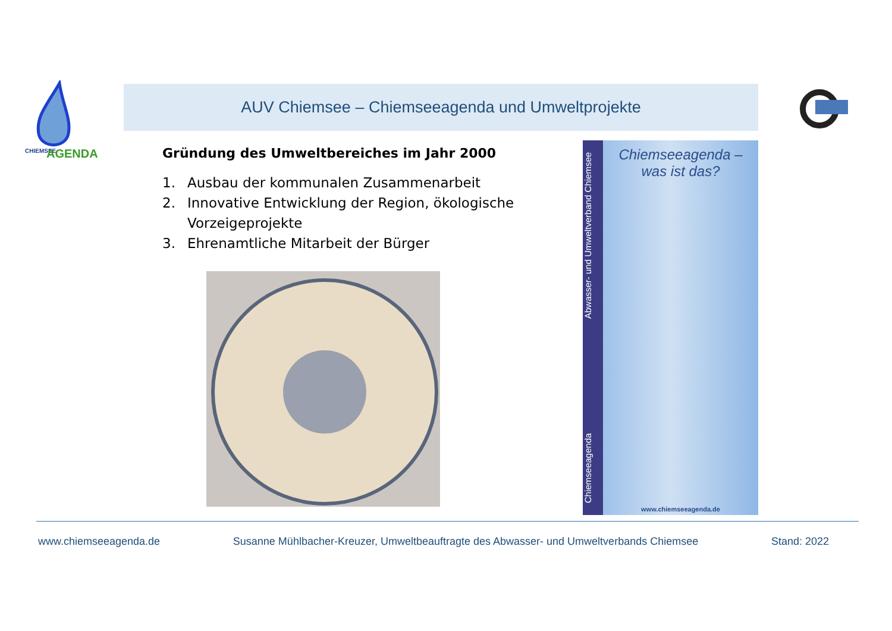CHIEMSEE
AGENDA
AUV Chiemsee – Chiemseeagenda und Umweltprojekte
Gründung des Umweltbereiches im Jahr 2000
1. Ausbau der kommunalen Zusammenarbeit
2. Innovative Entwicklung der Region, ökologische Vorzeigeprojekte
3. Ehrenamtliche Mitarbeit der Bürger
Chiemseeagenda Abwasser- und Umweltverband Chiemsee
Chiemseeagenda –
was ist das?
www.chiemseeagenda.de
www.chiemseeagenda.de Susanne Mühlbacher-Kreuzer, Umweltbeauftragte des Abwasser- und Umweltverbands Chiemsee Stand: 2022